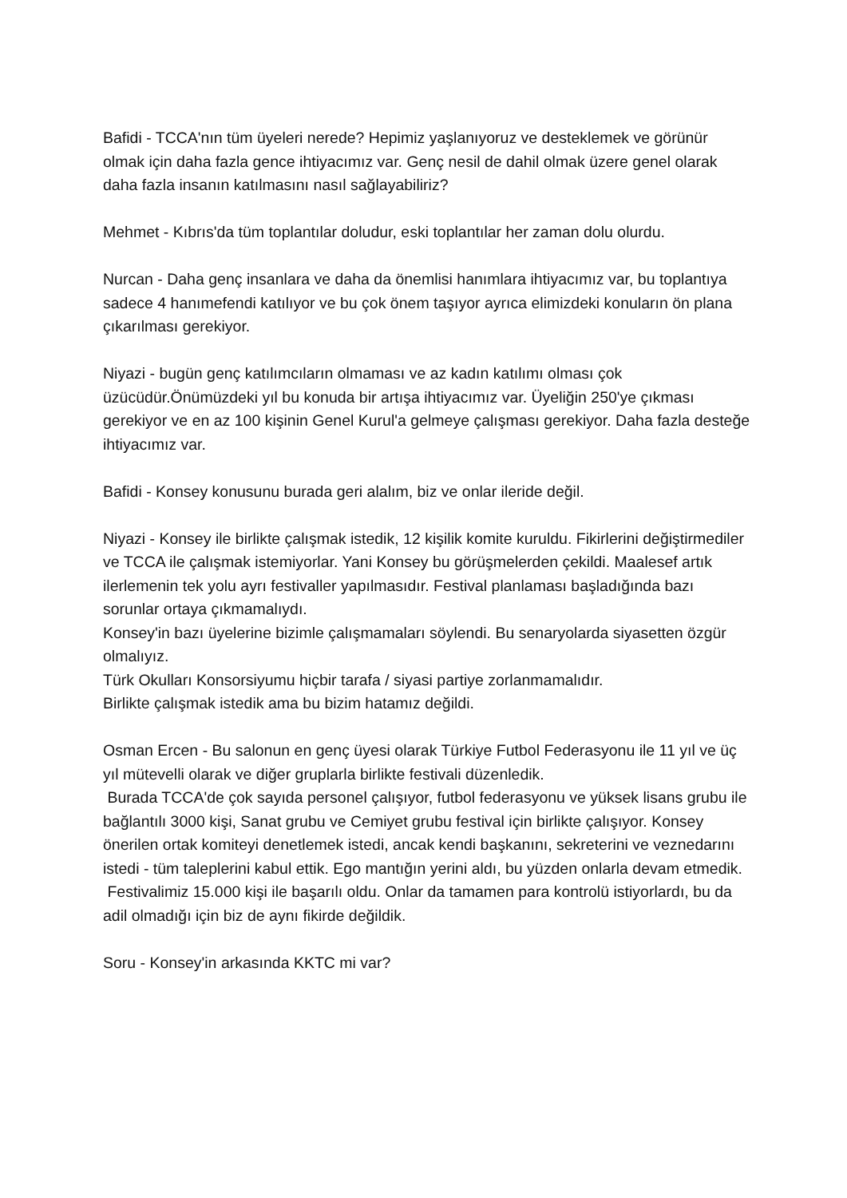Bafidi - TCCA'nın tüm üyeleri nerede? Hepimiz yaşlanıyoruz ve desteklemek ve görünür olmak için daha fazla gence ihtiyacımız var. Genç nesil de dahil olmak üzere genel olarak daha fazla insanın katılmasını nasıl sağlayabiliriz?
Mehmet - Kıbrıs'da tüm toplantılar doludur, eski toplantılar her zaman dolu olurdu.
Nurcan - Daha genç insanlara ve daha da önemlisi hanımlara ihtiyacımız var, bu toplantıya sadece 4 hanımefendi katılıyor ve bu çok önem taşıyor ayrıca elimizdeki konuların ön plana çıkarılması gerekiyor.
Niyazi - bugün genç katılımcıların olmaması ve az kadın katılımı olması çok üzücüdür.Önümüzdeki yıl bu konuda bir artışa ihtiyacımız var. Üyeliğin 250'ye çıkması gerekiyor ve en az 100 kişinin Genel Kurul'a gelmeye çalışması gerekiyor. Daha fazla desteğe ihtiyacımız var.
Bafidi - Konsey konusunu burada geri alalım, biz ve onlar ileride değil.
Niyazi - Konsey ile birlikte çalışmak istedik, 12 kişilik komite kuruldu. Fikirlerini değiştirmediler ve TCCA ile çalışmak istemiyorlar. Yani Konsey bu görüşmelerden çekildi. Maalesef artık ilerlemenin tek yolu ayrı festivaller yapılmasıdır. Festival planlaması başladığında bazı sorunlar ortaya çıkmamalıydı.
Konsey'in bazı üyelerine bizimle çalışmamaları söylendi. Bu senaryolarda siyasetten özgür olmalıyız.
Türk Okulları Konsorsiyumu hiçbir tarafa / siyasi partiye zorlanmamalıdır.
Birlikte çalışmak istedik ama bu bizim hatamız değildi.
Osman Ercen - Bu salonun en genç üyesi olarak Türkiye Futbol Federasyonu ile 11 yıl ve üç yıl mütevelli olarak ve diğer gruplarla birlikte festivali düzenledik.
Burada TCCA'de çok sayıda personel çalışıyor, futbol federasyonu ve yüksek lisans grubu ile bağlantılı 3000 kişi, Sanat grubu ve Cemiyet grubu festival için birlikte çalışıyor. Konsey önerilen ortak komiteyi denetlemek istedi, ancak kendi başkanını, sekreterini ve veznedarını istedi - tüm taleplerini kabul ettik. Ego mantığın yerini aldı, bu yüzden onlarla devam etmedik.
Festivalimiz 15.000 kişi ile başarılı oldu. Onlar da tamamen para kontrolü istiyorlardı, bu da adil olmadığı için biz de aynı fikirde değildik.
Soru - Konsey'in arkasında KKTC mi var?